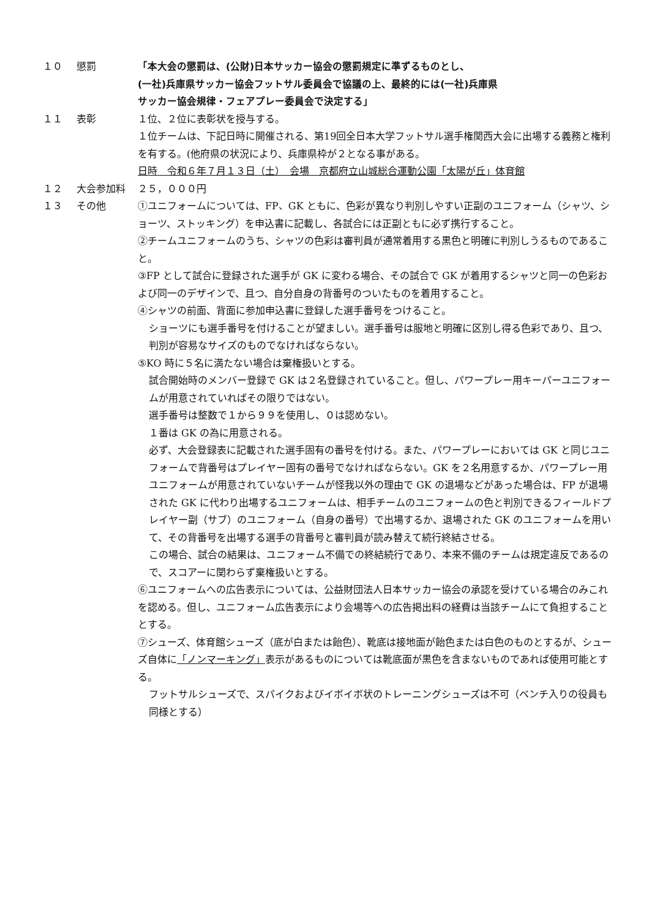１０ 懲罰 「本大会の懲罰は、(公財)日本サッカー協会の懲罰規定に準ずるものとし、
(一社)兵庫県サッカー協会フットサル委員会で協議の上、最終的には(一社)兵庫県
サッカー協会規律・フェアプレー委員会で決定する」
１１ 表彰 １位、２位に表彰状を授与する。
１位チームは、下記日時に開催される、第19回全日本大学フットサル選手権関西大会に出場する義務と権利を有する。(他府県の状況により、兵庫県枠が２となる事がある。
日時　令和６年７月１３日（土）　会場　京都府立山城総合運動公園「太陽が丘」体育館
１２ 大会参加料 ２５，０００円
１３ その他 ①ユニフォームについては、FP、GK ともに、色彩が異なり判別しやすい正副のユニフォーム（シャツ、ショーツ、ストッキング）を申込書に記載し、各試合には正副ともに必ず携行すること。
②チームユニフォームのうち、シャツの色彩は審判員が通常着用する黒色と明確に判別しうるものであること。
③FP として試合に登録された選手が GK に変わる場合、その試合で GK が着用するシャツと同一の色彩および同一のデザインで、且つ、自分自身の背番号のついたものを着用すること。
④シャツの前面、背面に参加申込書に登録した選手番号をつけること。
ショーツにも選手番号を付けることが望ましい。選手番号は服地と明確に区別し得る色彩であり、且つ、判別が容易なサイズのものでなければならない。
⑤KO 時に５名に満たない場合は棄権扱いとする。
試合開始時のメンバー登録で GK は２名登録されていること。但し、パワープレー用キーパーユニフォームが用意されていればその限りではない。
選手番号は整数で１から９９を使用し、０は認めない。
１番は GK の為に用意される。
必ず、大会登録表に記載された選手固有の番号を付ける。また、パワープレーにおいては GK と同じユニフォームで背番号はプレイヤー固有の番号でなければならない。GK を２名用意するか、パワープレー用ユニフォームが用意されていないチームが怪我以外の理由で GK の退場などがあった場合は、FP が退場された GK に代わり出場するユニフォームは、相手チームのユニフォームの色と判別できるフィールドプレイヤー副（サブ）のユニフォーム（自身の番号）で出場するか、退場された GK のユニフォームを用いて、その背番号を出場する選手の背番号と審判員が読み替えて続行終結させる。
この場合、試合の結果は、ユニフォーム不備での終結続行であり、本来不備のチームは規定違反であるので、スコアーに関わらず棄権扱いとする。
⑥ユニフォームへの広告表示については、公益財団法人日本サッカー協会の承認を受けている場合のみこれを認める。但し、ユニフォーム広告表示により会場等への広告掲出料の経費は当該チームにて負担することとする。
⑦シューズ、体育館シューズ（底が白または飴色）、靴底は接地面が飴色または白色のものとするが、シューズ自体に「ノンマーキング」表示があるものについては靴底面が黒色を含まないものであれば使用可能とする。
フットサルシューズで、スパイクおよびイボイボ状のトレーニングシューズは不可（ベンチ入りの役員も同様とする）